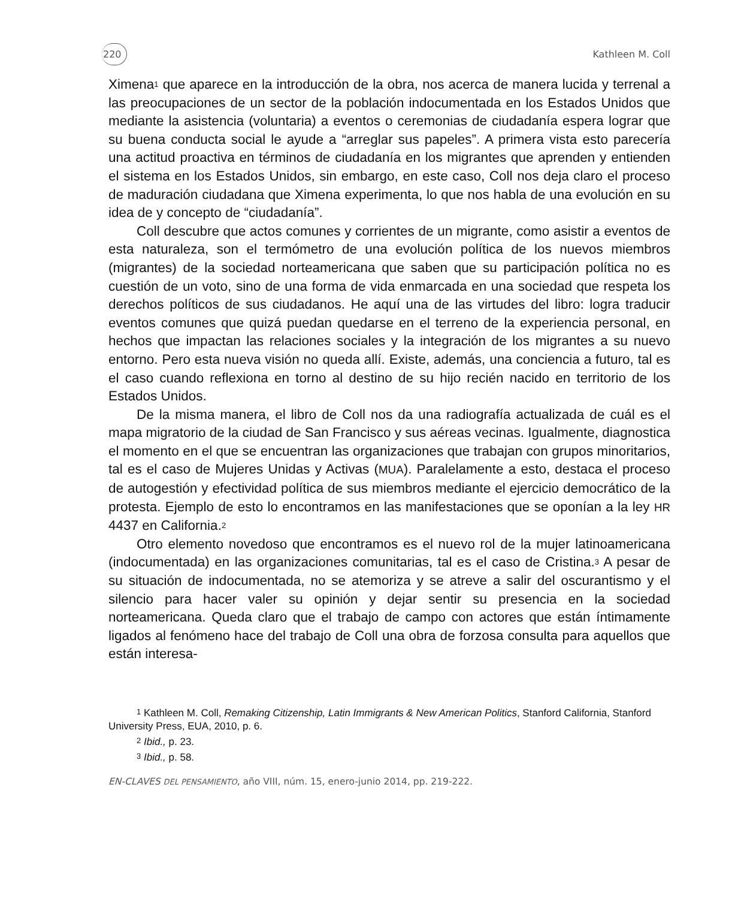220 Kathleen M. Coll
Ximena<sup>1</sup> que aparece en la introducción de la obra, nos acerca de manera lucida y terrenal a las preocupaciones de un sector de la población indocumentada en los Estados Unidos que mediante la asistencia (voluntaria) a eventos o ceremonias de ciudadanía espera lograr que su buena conducta social le ayude a “arreglar sus papeles”. A primera vista esto parecería una actitud proactiva en términos de ciudadanía en los migrantes que aprenden y entienden el sistema en los Estados Unidos, sin embargo, en este caso, Coll nos deja claro el proceso de maduración ciudadana que Ximena experimenta, lo que nos habla de una evolución en su idea de y concepto de “ciudadanía”.
Coll descubre que actos comunes y corrientes de un migrante, como asistir a eventos de esta naturaleza, son el termómetro de una evolución política de los nuevos miembros (migrantes) de la sociedad norteamericana que saben que su participación política no es cuestión de un voto, sino de una forma de vida enmarcada en una sociedad que respeta los derechos políticos de sus ciudadanos. He aquí una de las virtudes del libro: logra traducir eventos comunes que quizá puedan quedarse en el terreno de la experiencia personal, en hechos que impactan las relaciones sociales y la integración de los migrantes a su nuevo entorno. Pero esta nueva visión no queda allí. Existe, además, una conciencia a futuro, tal es el caso cuando reflexiona en torno al destino de su hijo recién nacido en territorio de los Estados Unidos.
De la misma manera, el libro de Coll nos da una radiografía actualizada de cuál es el mapa migratorio de la ciudad de San Francisco y sus aéreas vecinas. Igualmente, diagnostica el momento en el que se encuentran las organizaciones que trabajan con grupos minoritarios, tal es el caso de Mujeres Unidas y Activas (MUA). Paralelamente a esto, destaca el proceso de autogestión y efectividad política de sus miembros mediante el ejercicio democrático de la protesta. Ejemplo de esto lo encontramos en las manifestaciones que se oponían a la ley HR 4437 en California.<sup>2</sup>
Otro elemento novedoso que encontramos es el nuevo rol de la mujer latinoamericana (indocumentada) en las organizaciones comunitarias, tal es el caso de Cristina.<sup>3</sup> A pesar de su situación de indocumentada, no se atemoriza y se atreve a salir del oscurantismo y el silencio para hacer valer su opinión y dejar sentir su presencia en la sociedad norteamericana. Queda claro que el trabajo de campo con actores que están íntimamente ligados al fenómeno hace del trabajo de Coll una obra de forzosa consulta para aquellos que están interesa-
<sup>1</sup> Kathleen M. Coll, Remaking Citizenship, Latin Immigrants & New American Politics, Stanford California, Stanford University Press, EUA, 2010, p. 6.
<sup>2</sup> Ibid., p. 23.
<sup>3</sup> Ibid., p. 58.
EN-CLAVES DEL PENSAMIENTO, año VIII, núm. 15, enero-junio 2014, pp. 219-222.